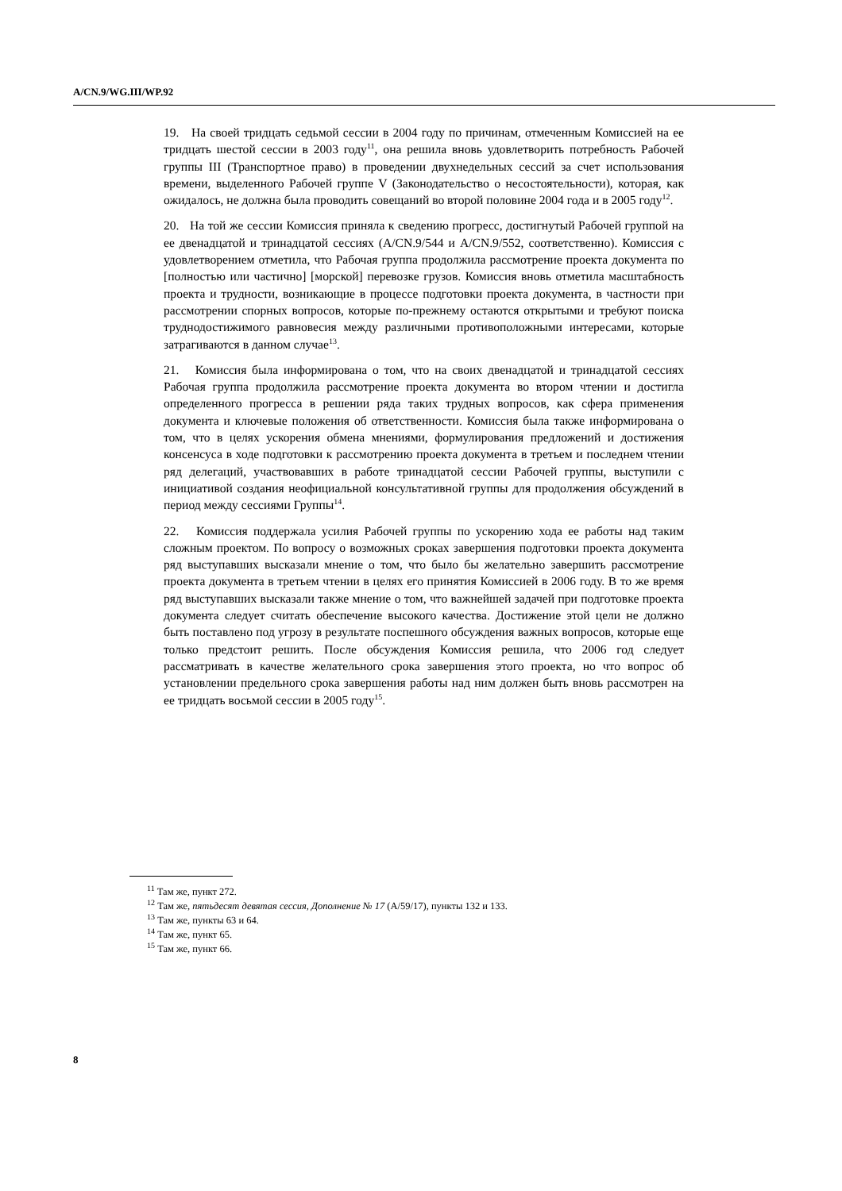A/CN.9/WG.III/WP.92
19. На своей тридцать седьмой сессии в 2004 году по причинам, отмеченным Комиссией на ее тридцать шестой сессии в 2003 году<sup>11</sup>, она решила вновь удовлетворить потребность Рабочей группы III (Транспортное право) в проведении двухнедельных сессий за счет использования времени, выделенного Рабочей группе V (Законодательство о несостоятельности), которая, как ожидалось, не должна была проводить совещаний во второй половине 2004 года и в 2005 году<sup>12</sup>.
20. На той же сессии Комиссия приняла к сведению прогресс, достигнутый Рабочей группой на ее двенадцатой и тринадцатой сессиях (A/CN.9/544 и A/CN.9/552, соответственно). Комиссия с удовлетворением отметила, что Рабочая группа продолжила рассмотрение проекта документа по [полностью или частично] [морской] перевозке грузов. Комиссия вновь отметила масштабность проекта и трудности, возникающие в процессе подготовки проекта документа, в частности при рассмотрении спорных вопросов, которые по-прежнему остаются открытыми и требуют поиска труднодостижимого равновесия между различными противоположными интересами, которые затрагиваются в данном случае<sup>13</sup>.
21. Комиссия была информирована о том, что на своих двенадцатой и тринадцатой сессиях Рабочая группа продолжила рассмотрение проекта документа во втором чтении и достигла определенного прогресса в решении ряда таких трудных вопросов, как сфера применения документа и ключевые положения об ответственности. Комиссия была также информирована о том, что в целях ускорения обмена мнениями, формулирования предложений и достижения консенсуса в ходе подготовки к рассмотрению проекта документа в третьем и последнем чтении ряд делегаций, участвовавших в работе тринадцатой сессии Рабочей группы, выступили с инициативой создания неофициальной консультативной группы для продолжения обсуждений в период между сессиями Группы<sup>14</sup>.
22. Комиссия поддержала усилия Рабочей группы по ускорению хода ее работы над таким сложным проектом. По вопросу о возможных сроках завершения подготовки проекта документа ряд выступавших высказали мнение о том, что было бы желательно завершить рассмотрение проекта документа в третьем чтении в целях его принятия Комиссией в 2006 году. В то же время ряд выступавших высказали также мнение о том, что важнейшей задачей при подготовке проекта документа следует считать обеспечение высокого качества. Достижение этой цели не должно быть поставлено под угрозу в результате поспешного обсуждения важных вопросов, которые еще только предстоит решить. После обсуждения Комиссия решила, что 2006 год следует рассматривать в качестве желательного срока завершения этого проекта, но что вопрос об установлении предельного срока завершения работы над ним должен быть вновь рассмотрен на ее тридцать восьмой сессии в 2005 году<sup>15</sup>.
<sup>11</sup> Там же, пункт 272.
<sup>12</sup> Там же, пятьдесят девятая сессия, Дополнение № 17 (A/59/17), пункты 132 и 133.
<sup>13</sup> Там же, пункты 63 и 64.
<sup>14</sup> Там же, пункт 65.
<sup>15</sup> Там же, пункт 66.
8